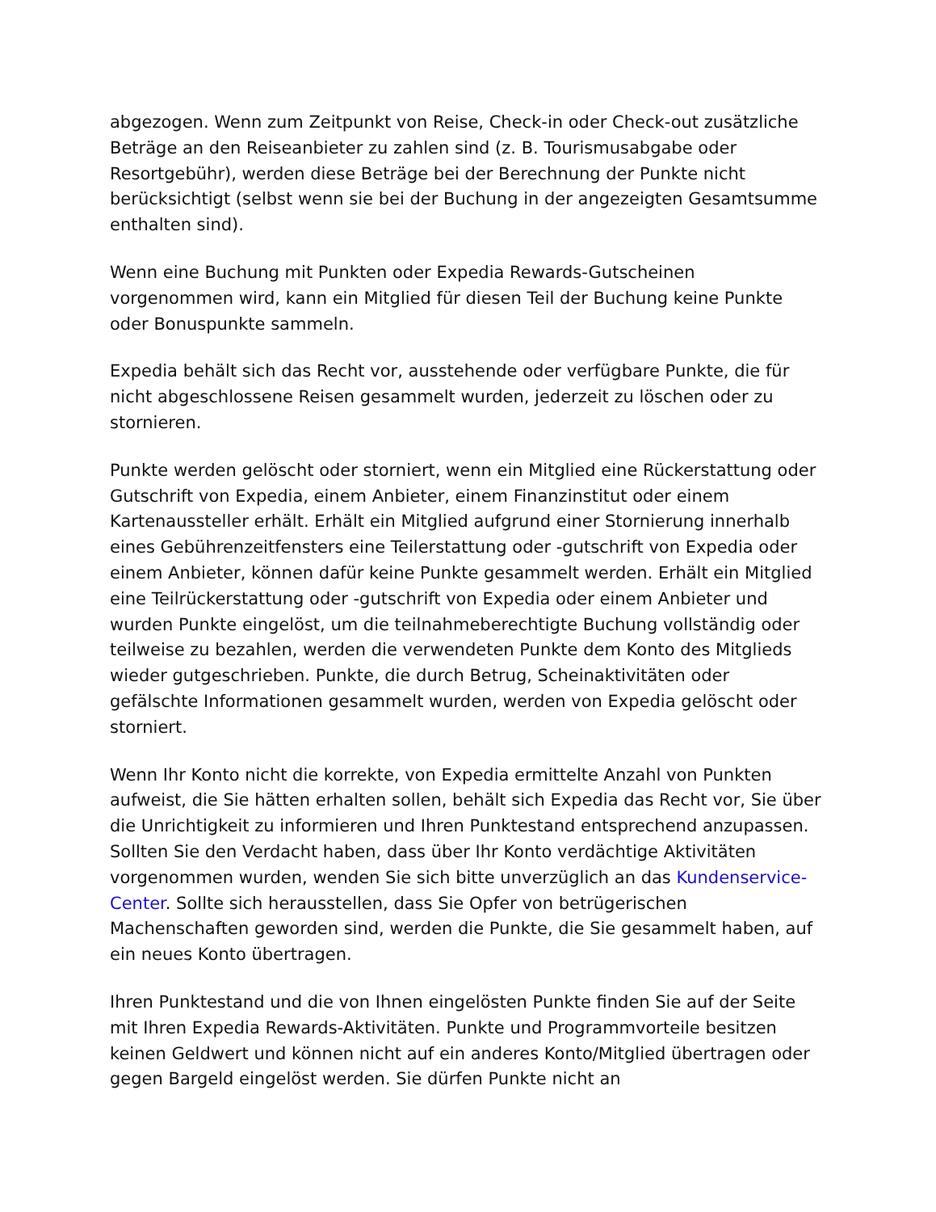abgezogen. Wenn zum Zeitpunkt von Reise, Check-in oder Check-out zusätzliche Beträge an den Reiseanbieter zu zahlen sind (z. B. Tourismusabgabe oder Resortgebühr), werden diese Beträge bei der Berechnung der Punkte nicht berücksichtigt (selbst wenn sie bei der Buchung in der angezeigten Gesamtsumme enthalten sind).
Wenn eine Buchung mit Punkten oder Expedia Rewards-Gutscheinen vorgenommen wird, kann ein Mitglied für diesen Teil der Buchung keine Punkte oder Bonuspunkte sammeln.
Expedia behält sich das Recht vor, ausstehende oder verfügbare Punkte, die für nicht abgeschlossene Reisen gesammelt wurden, jederzeit zu löschen oder zu stornieren.
Punkte werden gelöscht oder storniert, wenn ein Mitglied eine Rückerstattung oder Gutschrift von Expedia, einem Anbieter, einem Finanzinstitut oder einem Kartenaussteller erhält. Erhält ein Mitglied aufgrund einer Stornierung innerhalb eines Gebührenzeitfensters eine Teilerstattung oder -gutschrift von Expedia oder einem Anbieter, können dafür keine Punkte gesammelt werden. Erhält ein Mitglied eine Teilrückerstattung oder -gutschrift von Expedia oder einem Anbieter und wurden Punkte eingelöst, um die teilnahmeberechtigte Buchung vollständig oder teilweise zu bezahlen, werden die verwendeten Punkte dem Konto des Mitglieds wieder gutgeschrieben. Punkte, die durch Betrug, Scheinaktivitäten oder gefälschte Informationen gesammelt wurden, werden von Expedia gelöscht oder storniert.
Wenn Ihr Konto nicht die korrekte, von Expedia ermittelte Anzahl von Punkten aufweist, die Sie hätten erhalten sollen, behält sich Expedia das Recht vor, Sie über die Unrichtigkeit zu informieren und Ihren Punktestand entsprechend anzupassen. Sollten Sie den Verdacht haben, dass über Ihr Konto verdächtige Aktivitäten vorgenommen wurden, wenden Sie sich bitte unverzüglich an das Kundenservice-Center. Sollte sich herausstellen, dass Sie Opfer von betrügerischen Machenschaften geworden sind, werden die Punkte, die Sie gesammelt haben, auf ein neues Konto übertragen.
Ihren Punktestand und die von Ihnen eingelösten Punkte finden Sie auf der Seite mit Ihren Expedia Rewards-Aktivitäten. Punkte und Programmvorteile besitzen keinen Geldwert und können nicht auf ein anderes Konto/Mitglied übertragen oder gegen Bargeld eingelöst werden. Sie dürfen Punkte nicht an